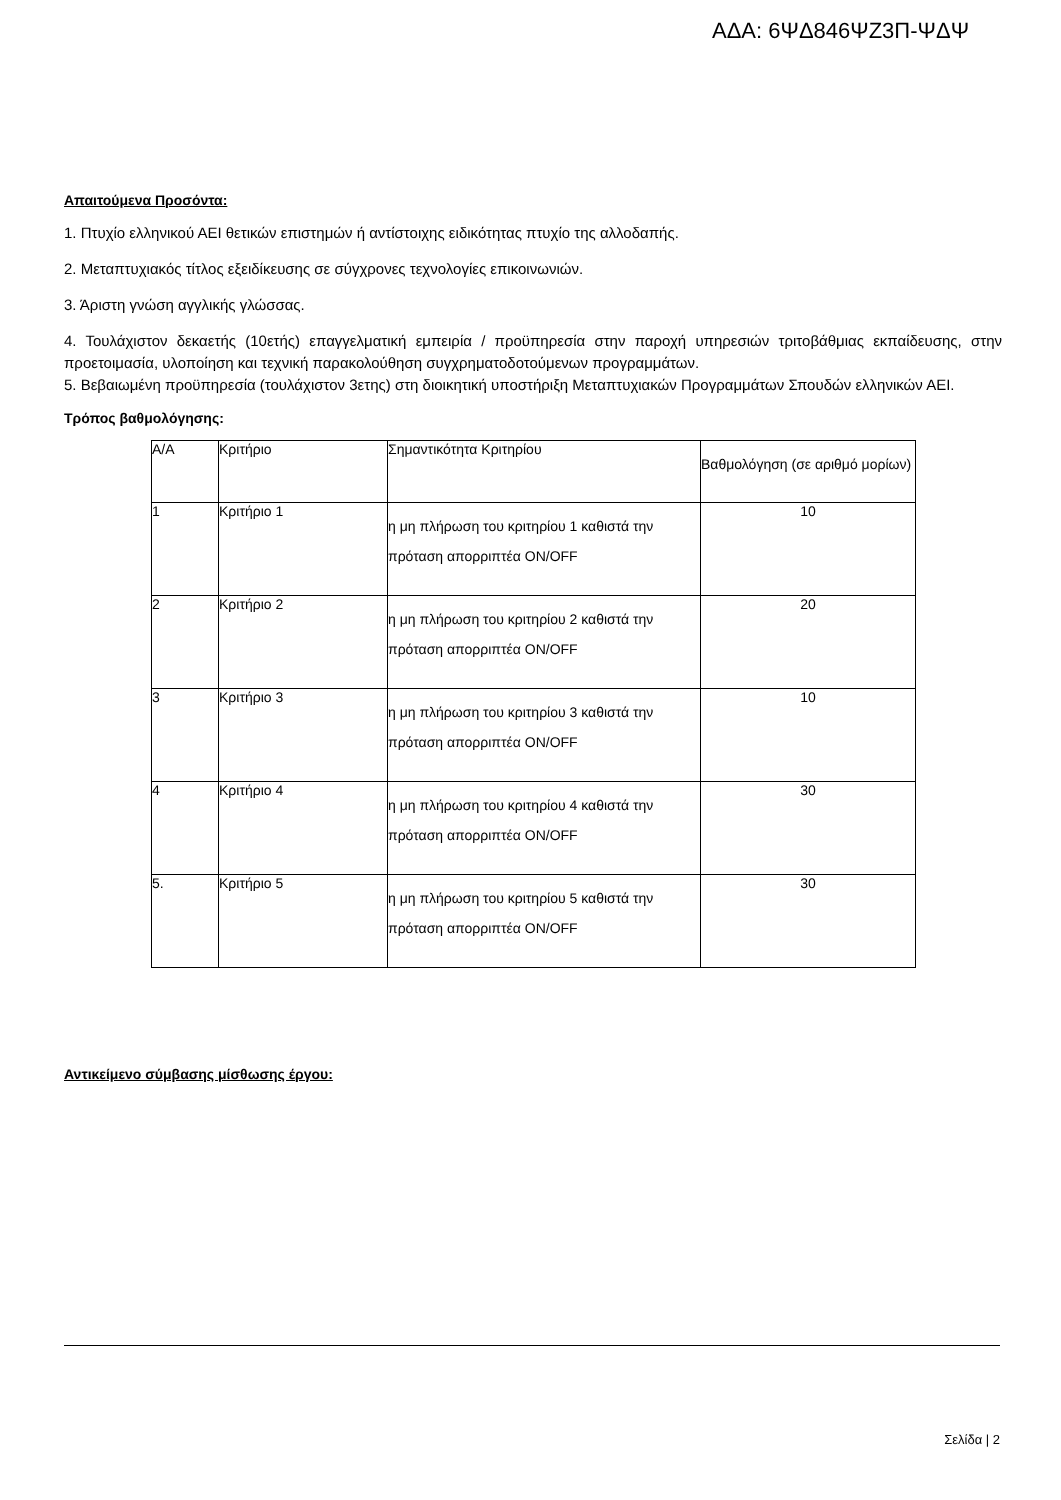ΑΔΑ: 6ΨΔ846ΨΖ3Π-ΨΔΨ
Απαιτούμενα Προσόντα:
1. Πτυχίο ελληνικού ΑΕΙ θετικών επιστημών ή αντίστοιχης ειδικότητας πτυχίο της αλλοδαπής.
2. Μεταπτυχιακός τίτλος εξειδίκευσης σε σύγχρονες τεχνολογίες επικοινωνιών.
3. Άριστη γνώση αγγλικής γλώσσας.
4. Τουλάχιστον δεκαετής (10ετής) επαγγελματική εμπειρία / προϋπηρεσία στην παροχή υπηρεσιών τριτοβάθμιας εκπαίδευσης, στην προετοιμασία, υλοποίηση και τεχνική παρακολούθηση συγχρηματοδοτούμενων προγραμμάτων.
5. Βεβαιωμένη προϋπηρεσία (τουλάχιστον 3ετης) στη διοικητική υποστήριξη Μεταπτυχιακών Προγραμμάτων Σπουδών ελληνικών ΑΕΙ.
Τρόπος βαθμολόγησης:
| Α/Α | Κριτήριο | Σημαντικότητα Κριτηρίου | Βαθμολόγηση (σε αριθμό μορίων) |
| 1 | Κριτήριο 1 | η μη πλήρωση του κριτηρίου 1 καθιστά την πρόταση απορριπτέα ON/OFF | 10 |
| 2 | Κριτήριο 2 | η μη πλήρωση του κριτηρίου 2 καθιστά την πρόταση απορριπτέα ON/OFF | 20 |
| 3 | Κριτήριο 3 | η μη πλήρωση του κριτηρίου 3 καθιστά την πρόταση απορριπτέα ON/OFF | 10 |
| 4 | Κριτήριο 4 | η μη πλήρωση του κριτηρίου 4 καθιστά την πρόταση απορριπτέα ON/OFF | 30 |
| 5. | Κριτήριο 5 | η μη πλήρωση του κριτηρίου 5 καθιστά την πρόταση απορριπτέα ON/OFF | 30 |
Αντικείμενο σύμβασης μίσθωσης έργου:
Σελίδα | 2